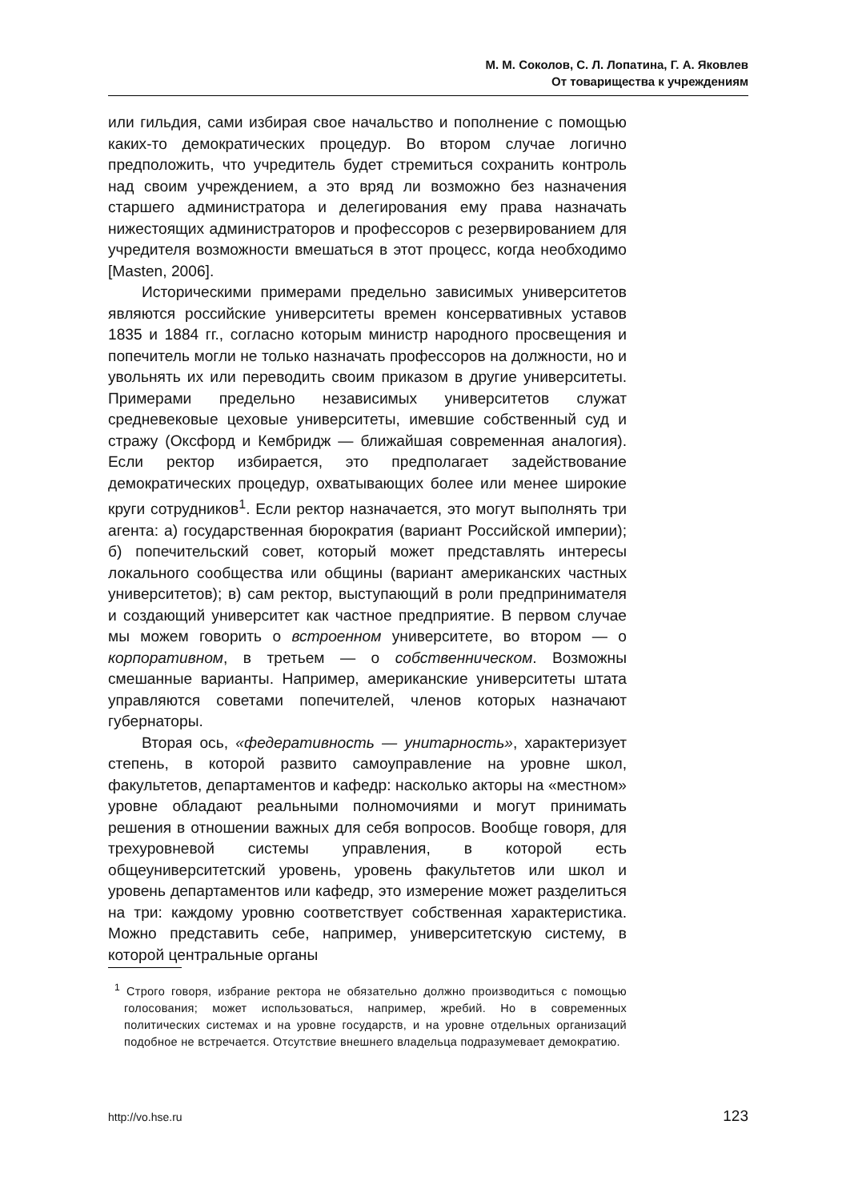М. М. Соколов, С. Л. Лопатина, Г. А. Яковлев
От товарищества к учреждениям
или гильдия, сами избирая свое начальство и пополнение с помощью каких-то демократических процедур. Во втором случае логично предположить, что учредитель будет стремиться сохранить контроль над своим учреждением, а это вряд ли возможно без назначения старшего администратора и делегирования ему права назначать нижестоящих администраторов и профессоров с резервированием для учредителя возможности вмешаться в этот процесс, когда необходимо [Masten, 2006].
Историческими примерами предельно зависимых университетов являются российские университеты времен консервативных уставов 1835 и 1884 гг., согласно которым министр народного просвещения и попечитель могли не только назначать профессоров на должности, но и увольнять их или переводить своим приказом в другие университеты. Примерами предельно независимых университетов служат средневековые цеховые университеты, имевшие собственный суд и стражу (Оксфорд и Кембридж — ближайшая современная аналогия). Если ректор избирается, это предполагает задействование демократических процедур, охватывающих более или менее широкие круги сотрудников<sup>1</sup>. Если ректор назначается, это могут выполнять три агента: а) государственная бюрократия (вариант Российской империи); б) попечительский совет, который может представлять интересы локального сообщества или общины (вариант американских частных университетов); в) сам ректор, выступающий в роли предпринимателя и создающий университет как частное предприятие. В первом случае мы можем говорить о встроенном университете, во втором — о корпоративном, в третьем — о собственническом. Возможны смешанные варианты. Например, американские университеты штата управляются советами попечителей, членов которых назначают губернаторы.
Вторая ось, «федеративность — унитарность», характеризует степень, в которой развито самоуправление на уровне школ, факультетов, департаментов и кафедр: насколько акторы на «местном» уровне обладают реальными полномочиями и могут принимать решения в отношении важных для себя вопросов. Вообще говоря, для трехуровневой системы управления, в которой есть общеуниверситетский уровень, уровень факультетов или школ и уровень департаментов или кафедр, это измерение может разделиться на три: каждому уровню соответствует собственная характеристика. Можно представить себе, например, университетскую систему, в которой центральные органы
<sup>1</sup> Строго говоря, избрание ректора не обязательно должно производиться с помощью голосования; может использоваться, например, жребий. Но в современных политических системах и на уровне государств, и на уровне отдельных организаций подобное не встречается. Отсутствие внешнего владельца подразумевает демократию.
http://vo.hse.ru 123